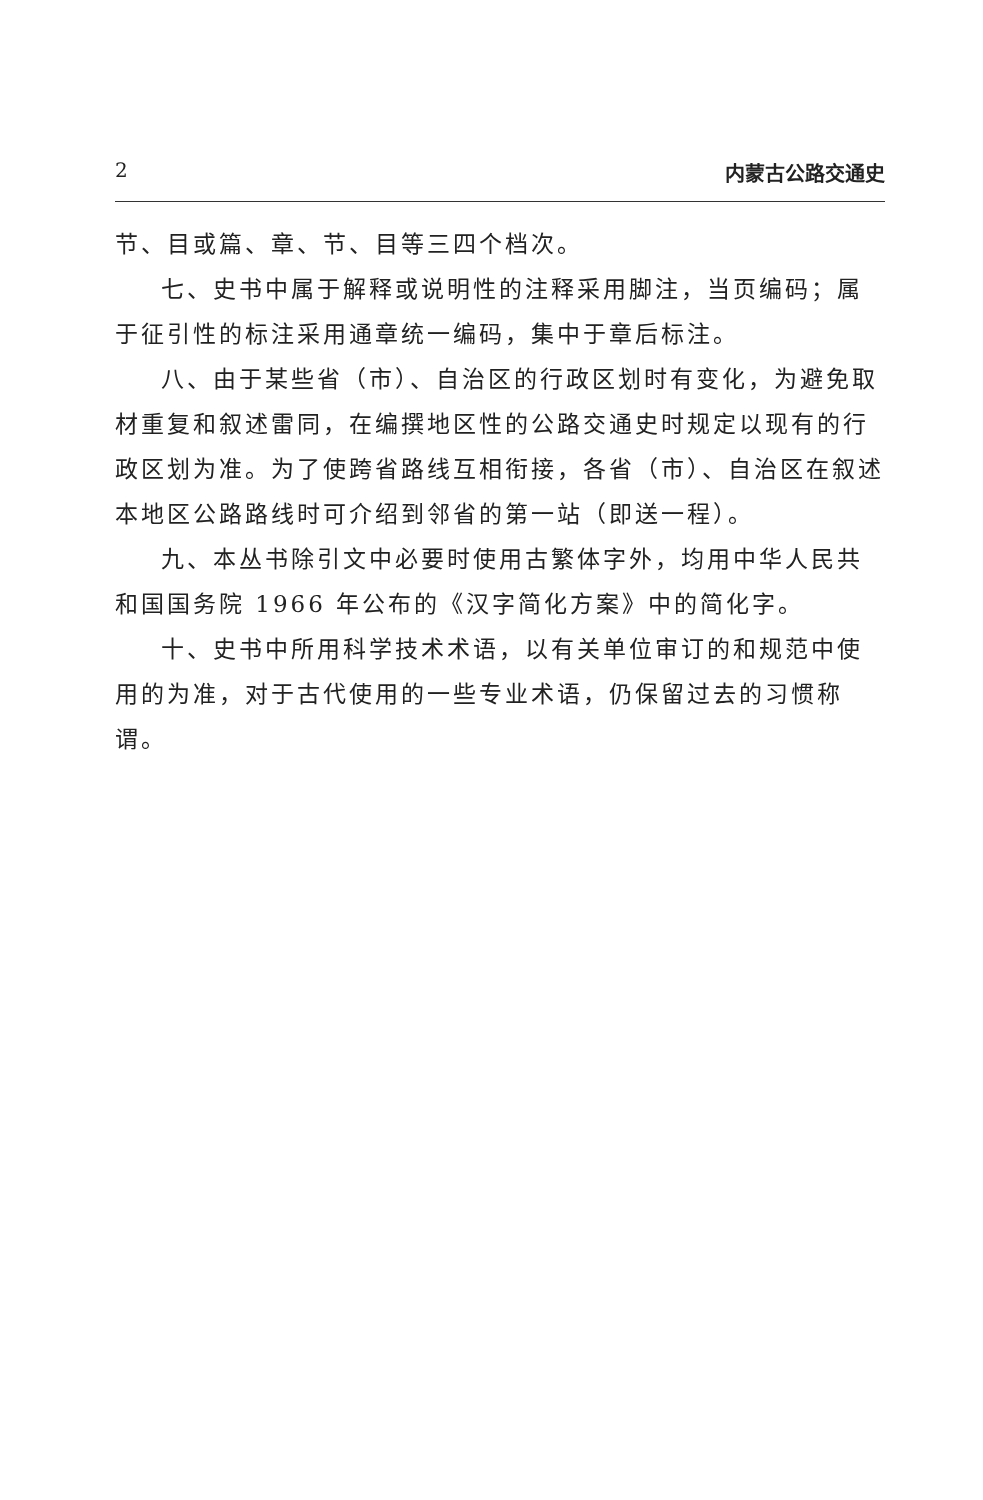2 内蒙古公路交通史
节、目或篇、章、节、目等三四个档次。
七、史书中属于解释或说明性的注释采用脚注，当页编码；属于征引性的标注采用通章统一编码，集中于章后标注。
八、由于某些省（市）、自治区的行政区划时有变化，为避免取材重复和叙述雷同，在编撰地区性的公路交通史时规定以现有的行政区划为准。为了使跨省路线互相衔接，各省（市）、自治区在叙述本地区公路路线时可介绍到邻省的第一站（即送一程）。
九、本丛书除引文中必要时使用古繁体字外，均用中华人民共和国国务院 1966 年公布的《汉字简化方案》中的简化字。
十、史书中所用科学技术术语，以有关单位审订的和规范中使用的为准，对于古代使用的一些专业术语，仍保留过去的习惯称谓。